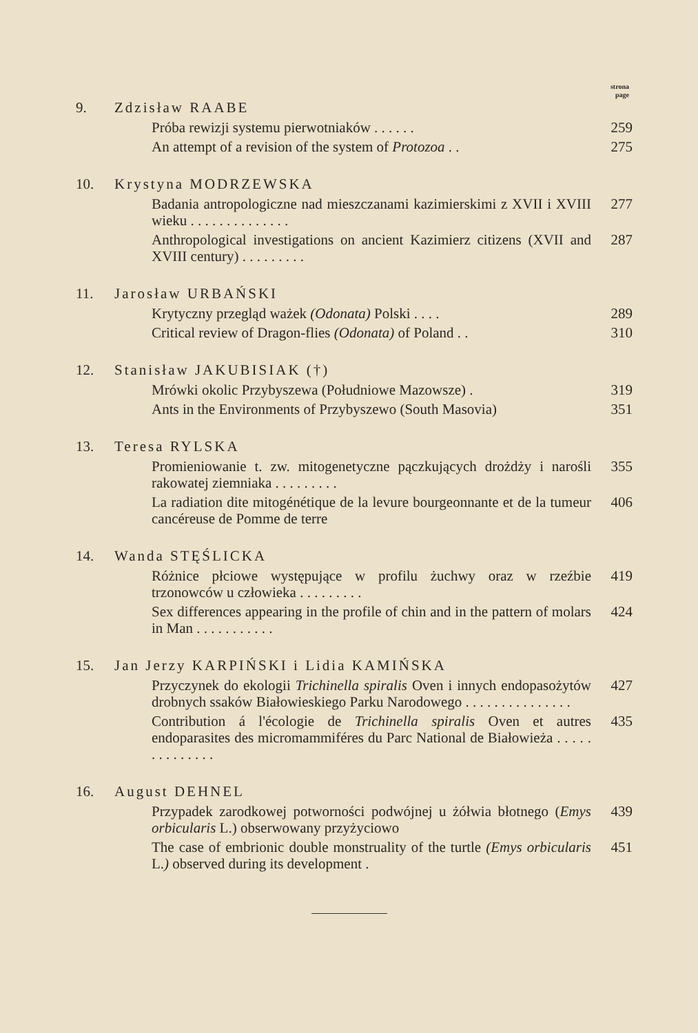strona
page
9. Zdzisław RAABE
Próba rewizji systemu pierwotniaków . . . . . .
259
An attempt of a revision of the system of Protozoa . .
275
10. Krystyna MODRZEWSKA
Badania antropologiczne nad mieszczanami kazimierskimi z XVII i XVIII wieku . . . . . . . . . . . . . .
277
Anthropological investigations on ancient Kazimierz citizens (XVII and XVIII century) . . . . . . . . .
287
11. Jarosław URBAŃSKI
Krytyczny przegląd ważek (Odonata) Polski . . . .
289
Critical review of Dragon-flies (Odonata) of Poland . .
310
12. Stanisław JAKUBISIAK (†)
Mrówki okolic Przybyszewa (Południowe Mazowsze) .
319
Ants in the Environments of Przybyszewo (South Masovia)
351
13. Teresa RYLSKA
Promieniowanie t. zw. mitogenetyczne pączkujących drożdży i narośli rakowatej ziemniaka . . . . . . . . .
355
La radiation dite mitogénétique de la levure bourgeonnante et de la tumeur cancéreuse de Pomme de terre
406
14. Wanda STĘŚLICKA
Różnice płciowe występujące w profilu żuchwy oraz w rzeźbie trzonowców u człowieka . . . . . . . . .
419
Sex differences appearing in the profile of chin and in the pattern of molars in Man . . . . . . . . . . .
424
15. Jan Jerzy KARPIŃSKI i Lidia KAMIŃSKA
Przyczynek do ekologii Trichinella spiralis Oven i innych endopasożytów drobnych ssaków Białowieskiego Parku Narodowego . . . . . . . . . . . . . . .
427
Contribution á l'écologie de Trichinella spiralis Oven et autres endoparasites des micromammiféres du Parc National de Białowieża . . . . . . . . . . . . . .
435
16. August DEHNEL
Przypadek zarodkowej potworności podwójnej u żółwia błotnego (Emys orbicularis L.) obserwowany przyżyciowo
439
The case of embrionic double monstruality of the turtle (Emys orbicularis L.) observed during its development .
451